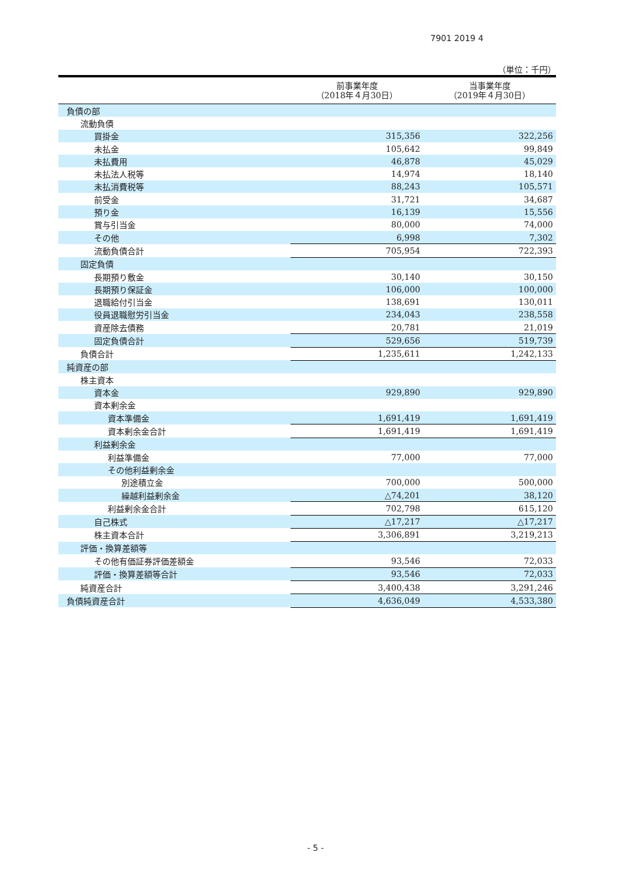7901 2019 4
（単位：千円）
| | 前事業年度 （2018年４月30日） | 当事業年度 （2019年４月30日） |
| --- | --- | --- |
| 負債の部 | | |
| 流動負債 | | |
| 買掛金 | 315,356 | 322,256 |
| 未払金 | 105,642 | 99,849 |
| 未払費用 | 46,878 | 45,029 |
| 未払法人税等 | 14,974 | 18,140 |
| 未払消費税等 | 88,243 | 105,571 |
| 前受金 | 31,721 | 34,687 |
| 預り金 | 16,139 | 15,556 |
| 賞与引当金 | 80,000 | 74,000 |
| その他 | 6,998 | 7,302 |
| 流動負債合計 | 705,954 | 722,393 |
| 固定負債 | | |
| 長期預り敷金 | 30,140 | 30,150 |
| 長期預り保証金 | 106,000 | 100,000 |
| 退職給付引当金 | 138,691 | 130,011 |
| 役員退職慰労引当金 | 234,043 | 238,558 |
| 資産除去債務 | 20,781 | 21,019 |
| 固定負債合計 | 529,656 | 519,739 |
| 負債合計 | 1,235,611 | 1,242,133 |
| 純資産の部 | | |
| 株主資本 | | |
| 資本金 | 929,890 | 929,890 |
| 資本剰余金 | | |
| 資本準備金 | 1,691,419 | 1,691,419 |
| 資本剰余金合計 | 1,691,419 | 1,691,419 |
| 利益剰余金 | | |
| 利益準備金 | 77,000 | 77,000 |
| その他利益剰余金 | | |
| 別途積立金 | 700,000 | 500,000 |
| 繰越利益剰余金 | △74,201 | 38,120 |
| 利益剰余金合計 | 702,798 | 615,120 |
| 自己株式 | △17,217 | △17,217 |
| 株主資本合計 | 3,306,891 | 3,219,213 |
| 評価・換算差額等 | | |
| その他有価証券評価差額金 | 93,546 | 72,033 |
| 評価・換算差額等合計 | 93,546 | 72,033 |
| 純資産合計 | 3,400,438 | 3,291,246 |
| 負債純資産合計 | 4,636,049 | 4,533,380 |
- 5 -